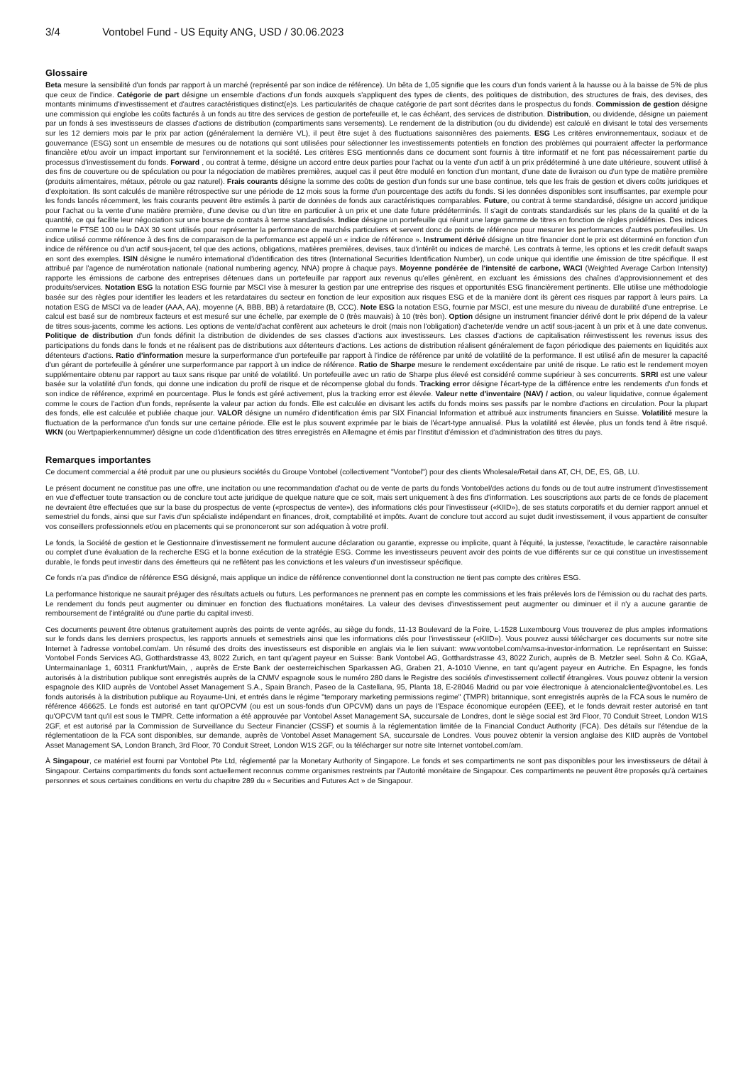3/4 Vontobel Fund - US Equity ANG, USD / 30.06.2023
Glossaire
Beta mesure la sensibilité d'un fonds par rapport à un marché (représenté par son indice de référence). Un bêta de 1,05 signifie que les cours d'un fonds varient à la hausse ou à la baisse de 5% de plus que ceux de l'indice. Catégorie de part désigne un ensemble d'actions d'un fonds auxquels s'appliquent des types de clients, des politiques de distribution, des structures de frais, des devises, des montants minimums d'investissement et d'autres caractéristiques distinct(e)s. Les particularités de chaque catégorie de part sont décrites dans le prospectus du fonds. Commission de gestion désigne une commission qui englobe les coûts facturés à un fonds au titre des services de gestion de portefeuille et, le cas échéant, des services de distribution. Distribution, ou dividende, désigne un paiement par un fonds à ses investisseurs de classes d'actions de distribution (compartiments sans versements). Le rendement de la distribution (ou du dividende) est calculé en divisant le total des versements sur les 12 derniers mois par le prix par action (généralement la dernière VL), il peut être sujet à des fluctuations saisonnières des paiements. ESG Les critères environnementaux, sociaux et de gouvernance (ESG) sont un ensemble de mesures ou de notations qui sont utilisées pour sélectionner les investissements potentiels en fonction des problèmes qui pourraient affecter la performance financière et/ou avoir un impact important sur l'environnement et la société. Les critères ESG mentionnés dans ce document sont fournis à titre informatif et ne font pas nécessairement partie du processus d'investissement du fonds. Forward , ou contrat à terme, désigne un accord entre deux parties pour l'achat ou la vente d'un actif à un prix prédéterminé à une date ultérieure, souvent utilisé à des fins de couverture ou de spéculation ou pour la négociation de matières premières, auquel cas il peut être modulé en fonction d'un montant, d'une date de livraison ou d'un type de matière première (produits alimentaires, métaux, pétrole ou gaz naturel). Frais courants désigne la somme des coûts de gestion d'un fonds sur une base continue, tels que les frais de gestion et divers coûts juridiques et d'exploitation. Ils sont calculés de manière rétrospective sur une période de 12 mois sous la forme d'un pourcentage des actifs du fonds. Si les données disponibles sont insuffisantes, par exemple pour les fonds lancés récemment, les frais courants peuvent être estimés à partir de données de fonds aux caractéristiques comparables. Future, ou contrat à terme standardisé, désigne un accord juridique pour l'achat ou la vente d'une matière première, d'une devise ou d'un titre en particulier à un prix et une date future prédéterminés. Il s'agit de contrats standardisés sur les plans de la qualité et de la quantité, ce qui facilite leur négociation sur une bourse de contrats à terme standardisés. Indice désigne un portefeuille qui réunit une large gamme de titres en fonction de règles prédéfinies. Des indices comme le FTSE 100 ou le DAX 30 sont utilisés pour représenter la performance de marchés particuliers et servent donc de points de référence pour mesurer les performances d'autres portefeuilles. Un indice utilisé comme référence à des fins de comparaison de la performance est appelé un « indice de référence ». Instrument dérivé désigne un titre financier dont le prix est déterminé en fonction d'un indice de référence ou d'un actif sous-jacent, tel que des actions, obligations, matières premières, devises, taux d'intérêt ou indices de marché. Les contrats à terme, les options et les credit default swaps en sont des exemples. ISIN désigne le numéro international d'identification des titres (International Securities Identification Number), un code unique qui identifie une émission de titre spécifique. Il est attribué par l'agence de numérotation nationale (national numbering agency, NNA) propre à chaque pays. Moyenne pondérée de l'intensité de carbone, WACI (Weighted Average Carbon Intensity) rapporte les émissions de carbone des entreprises détenues dans un portefeuille par rapport aux revenus qu'elles génèrent, en excluant les émissions des chaînes d'approvisionnement et des produits/services. Notation ESG la notation ESG fournie par MSCI vise à mesurer la gestion par une entreprise des risques et opportunités ESG financièrement pertinents. Elle utilise une méthodologie basée sur des règles pour identifier les leaders et les retardataires du secteur en fonction de leur exposition aux risques ESG et de la manière dont ils gèrent ces risques par rapport à leurs pairs. La notation ESG de MSCI va de leader (AAA, AA), moyenne (A, BBB, BB) à retardataire (B, CCC). Note ESG la notation ESG, fournie par MSCI, est une mesure du niveau de durabilité d'une entreprise. Le calcul est basé sur de nombreux facteurs et est mesuré sur une échelle, par exemple de 0 (très mauvais) à 10 (très bon). Option désigne un instrument financier dérivé dont le prix dépend de la valeur de titres sous-jacents, comme les actions. Les options de vente/d'achat confèrent aux acheteurs le droit (mais non l'obligation) d'acheter/de vendre un actif sous-jacent à un prix et à une date convenus. Politique de distribution d'un fonds définit la distribution de dividendes de ses classes d'actions aux investisseurs. Les classes d'actions de capitalisation réinvestissent les revenus issus des participations du fonds dans le fonds et ne réalisent pas de distributions aux détenteurs d'actions. Les actions de distribution réalisent généralement de façon périodique des paiements en liquidités aux détenteurs d'actions. Ratio d'information mesure la surperformance d'un portefeuille par rapport à l'indice de référence par unité de volatilité de la performance. Il est utilisé afin de mesurer la capacité d'un gérant de portefeuille à générer une surperformance par rapport à un indice de référence. Ratio de Sharpe mesure le rendement excédentaire par unité de risque. Le ratio est le rendement moyen supplémentaire obtenu par rapport au taux sans risque par unité de volatilité. Un portefeuille avec un ratio de Sharpe plus élevé est considéré comme supérieur à ses concurrents. SRRI est une valeur basée sur la volatilité d'un fonds, qui donne une indication du profil de risque et de récompense global du fonds. Tracking error désigne l'écart-type de la différence entre les rendements d'un fonds et son indice de référence, exprimé en pourcentage. Plus le fonds est géré activement, plus la tracking error est élevée. Valeur nette d'inventaire (NAV) / action, ou valeur liquidative, connue également comme le cours de l'action d'un fonds, représente la valeur par action du fonds. Elle est calculée en divisant les actifs du fonds moins ses passifs par le nombre d'actions en circulation. Pour la plupart des fonds, elle est calculée et publiée chaque jour. VALOR désigne un numéro d'identification émis par SIX Financial Information et attribué aux instruments financiers en Suisse. Volatilité mesure la fluctuation de la performance d'un fonds sur une certaine période. Elle est le plus souvent exprimée par le biais de l'écart-type annualisé. Plus la volatilité est élevée, plus un fonds tend à être risqué. WKN (ou Wertpapierkennummer) désigne un code d'identification des titres enregistrés en Allemagne et émis par l'Institut d'émission et d'administration des titres du pays.
Remarques importantes
Ce document commercial a été produit par une ou plusieurs sociétés du Groupe Vontobel (collectivement "Vontobel") pour des clients Wholesale/Retail dans AT, CH, DE, ES, GB, LU.
Le présent document ne constitue pas une offre, une incitation ou une recommandation d'achat ou de vente de parts du fonds Vontobel/des actions du fonds ou de tout autre instrument d'investissement en vue d'effectuer toute transaction ou de conclure tout acte juridique de quelque nature que ce soit, mais sert uniquement à des fins d'information. Les souscriptions aux parts de ce fonds de placement ne devraient être effectuées que sur la base du prospectus de vente («prospectus de vente»), des informations clés pour l'investisseur («KIID»), de ses statuts corporatifs et du dernier rapport annuel et semestriel du fonds, ainsi que sur l'avis d'un spécialiste indépendant en finances, droit, comptabilité et impôts. Avant de conclure tout accord au sujet dudit investissement, il vous appartient de consulter vos conseillers professionnels et/ou en placements qui se prononceront sur son adéquation à votre profil.
Le fonds, la Société de gestion et le Gestionnaire d'investissement ne formulent aucune déclaration ou garantie, expresse ou implicite, quant à l'équité, la justesse, l'exactitude, le caractère raisonnable ou complet d'une évaluation de la recherche ESG et la bonne exécution de la stratégie ESG. Comme les investisseurs peuvent avoir des points de vue différents sur ce qui constitue un investissement durable, le fonds peut investir dans des émetteurs qui ne reflètent pas les convictions et les valeurs d'un investisseur spécifique.
Ce fonds n'a pas d'indice de référence ESG désigné, mais applique un indice de référence conventionnel dont la construction ne tient pas compte des critères ESG.
La performance historique ne saurait préjuger des résultats actuels ou futurs. Les performances ne prennent pas en compte les commissions et les frais prélevés lors de l'émission ou du rachat des parts. Le rendement du fonds peut augmenter ou diminuer en fonction des fluctuations monétaires. La valeur des devises d'investissement peut augmenter ou diminuer et il n'y a aucune garantie de remboursement de l'intégralité ou d'une partie du capital investi.
Ces documents peuvent être obtenus gratuitement auprès des points de vente agréés, au siège du fonds, 11-13 Boulevard de la Foire, L-1528 Luxembourg Vous trouverez de plus amples informations sur le fonds dans les derniers prospectus, les rapports annuels et semestriels ainsi que les informations clés pour l'investisseur («KIID»). Vous pouvez aussi télécharger ces documents sur notre site Internet à l'adresse vontobel.com/am. Un résumé des droits des investisseurs est disponible en anglais via le lien suivant: www.vontobel.com/vamsa-investor-information. Le représentant en Suisse: Vontobel Fonds Services AG, Gotthardstrasse 43, 8022 Zurich, en tant qu'agent payeur en Suisse: Bank Vontobel AG, Gotthardstrasse 43, 8022 Zurich, auprès de B. Metzler seel. Sohn & Co. KGaA, Untermainanlage 1, 60311 Frankfurt/Main, , auprès de Erste Bank der oesterreichischen Sparkassen AG, Graben 21, A-1010 Vienne, en tant qu'agent payeur en Autriche. En Espagne, les fonds autorisés à la distribution publique sont enregistrés auprès de la CNMV espagnole sous le numéro 280 dans le Registre des sociétés d'investissement collectif étrangères. Vous pouvez obtenir la version espagnole des KIID auprès de Vontobel Asset Management S.A., Spain Branch, Paseo de la Castellana, 95, Planta 18, E-28046 Madrid ou par voie électronique à atencionalcliente@vontobel.es. Les fonds autorisés à la distribution publique au Royaume-Uni, et entrés dans le régime "temporary marketing permissions regime" (TMPR) britannique, sont enregistrés auprès de la FCA sous le numéro de référence 466625. Le fonds est autorisé en tant qu'OPCVM (ou est un sous-fonds d'un OPCVM) dans un pays de l'Espace économique européen (EEE), et le fonds devrait rester autorisé en tant qu'OPCVM tant qu'il est sous le TMPR. Cette information a été approuvée par Vontobel Asset Management SA, succursale de Londres, dont le siège social est 3rd Floor, 70 Conduit Street, London W1S 2GF, et est autorisé par la Commission de Surveillance du Secteur Financier (CSSF) et soumis à la réglementation limitée de la Financial Conduct Authority (FCA). Des détails sur l'étendue de la réglementatioon de la FCA sont disponibles, sur demande, auprès de Vontobel Asset Management SA, succursale de Londres. Vous pouvez obtenir la version anglaise des KIID auprès de Vontobel Asset Management SA, London Branch, 3rd Floor, 70 Conduit Street, London W1S 2GF, ou la télécharger sur notre site Internet vontobel.com/am.
À Singapour, ce matériel est fourni par Vontobel Pte Ltd, réglementé par la Monetary Authority of Singapore. Le fonds et ses compartiments ne sont pas disponibles pour les investisseurs de détail à Singapour. Certains compartiments du fonds sont actuellement reconnus comme organismes restreints par l'Autorité monétaire de Singapour. Ces compartiments ne peuvent être proposés qu'à certaines personnes et sous certaines conditions en vertu du chapitre 289 du « Securities and Futures Act » de Singapour.